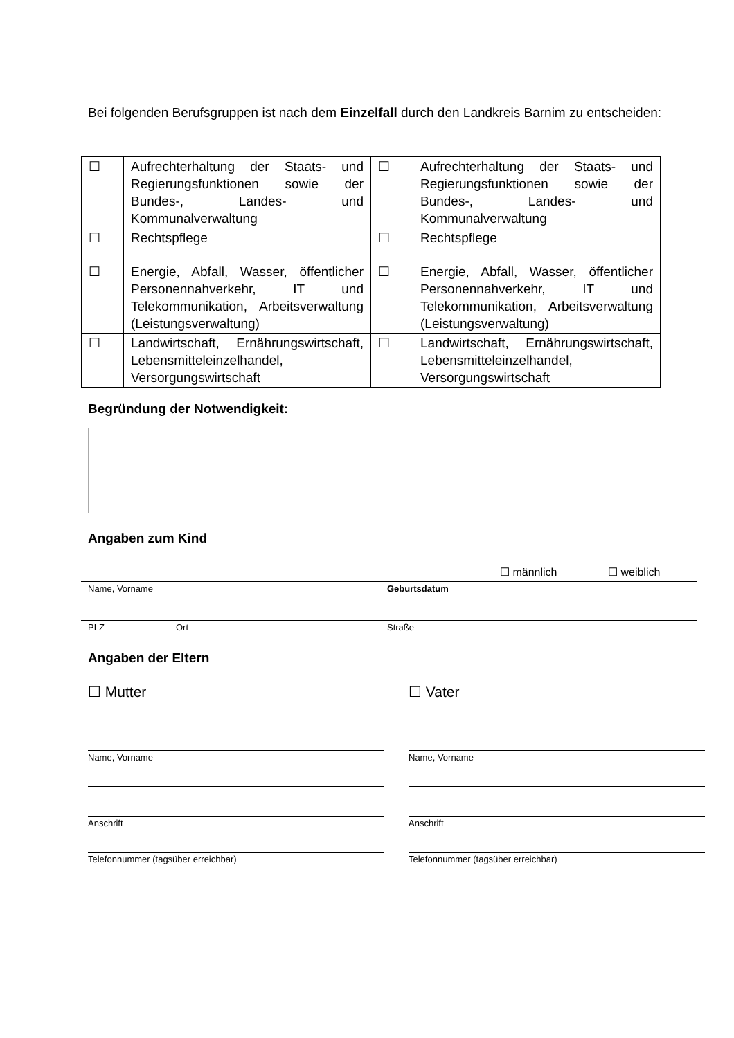Bei folgenden Berufsgruppen ist nach dem Einzelfall durch den Landkreis Barnim zu entscheiden:
| ☐ | Aufrechterhaltung der Staats- und Regierungsfunktionen sowie der Bundes-, Landes- und Kommunalverwaltung | ☐ | Aufrechterhaltung der Staats- und Regierungsfunktionen sowie der Bundes-, Landes- und Kommunalverwaltung |
| ☐ | Rechtspflege | ☐ | Rechtspflege |
| ☐ | Energie, Abfall, Wasser, öffentlicher Personennahverkehr, IT und Telekommunikation, Arbeitsverwaltung (Leistungsverwaltung) | ☐ | Energie, Abfall, Wasser, öffentlicher Personennahverkehr, IT und Telekommunikation, Arbeitsverwaltung (Leistungsverwaltung) |
| ☐ | Landwirtschaft, Ernährungswirtschaft, Lebensmitteleinzelhandel, Versorgungswirtschaft | ☐ | Landwirtschaft, Ernährungswirtschaft, Lebensmitteleinzelhandel, Versorgungswirtschaft |
Begründung der Notwendigkeit:
Angaben zum Kind
☐ männlich ☐ weiblich
Name, Vorname Geburtsdatum
PLZ Ort Straße
Angaben der Eltern
☐ Mutter ☐ Vater
Name, Vorname Name, Vorname
Anschrift Anschrift
Telefonnummer (tagsüber erreichbar)
Telefonnummer (tagsüber erreichbar)